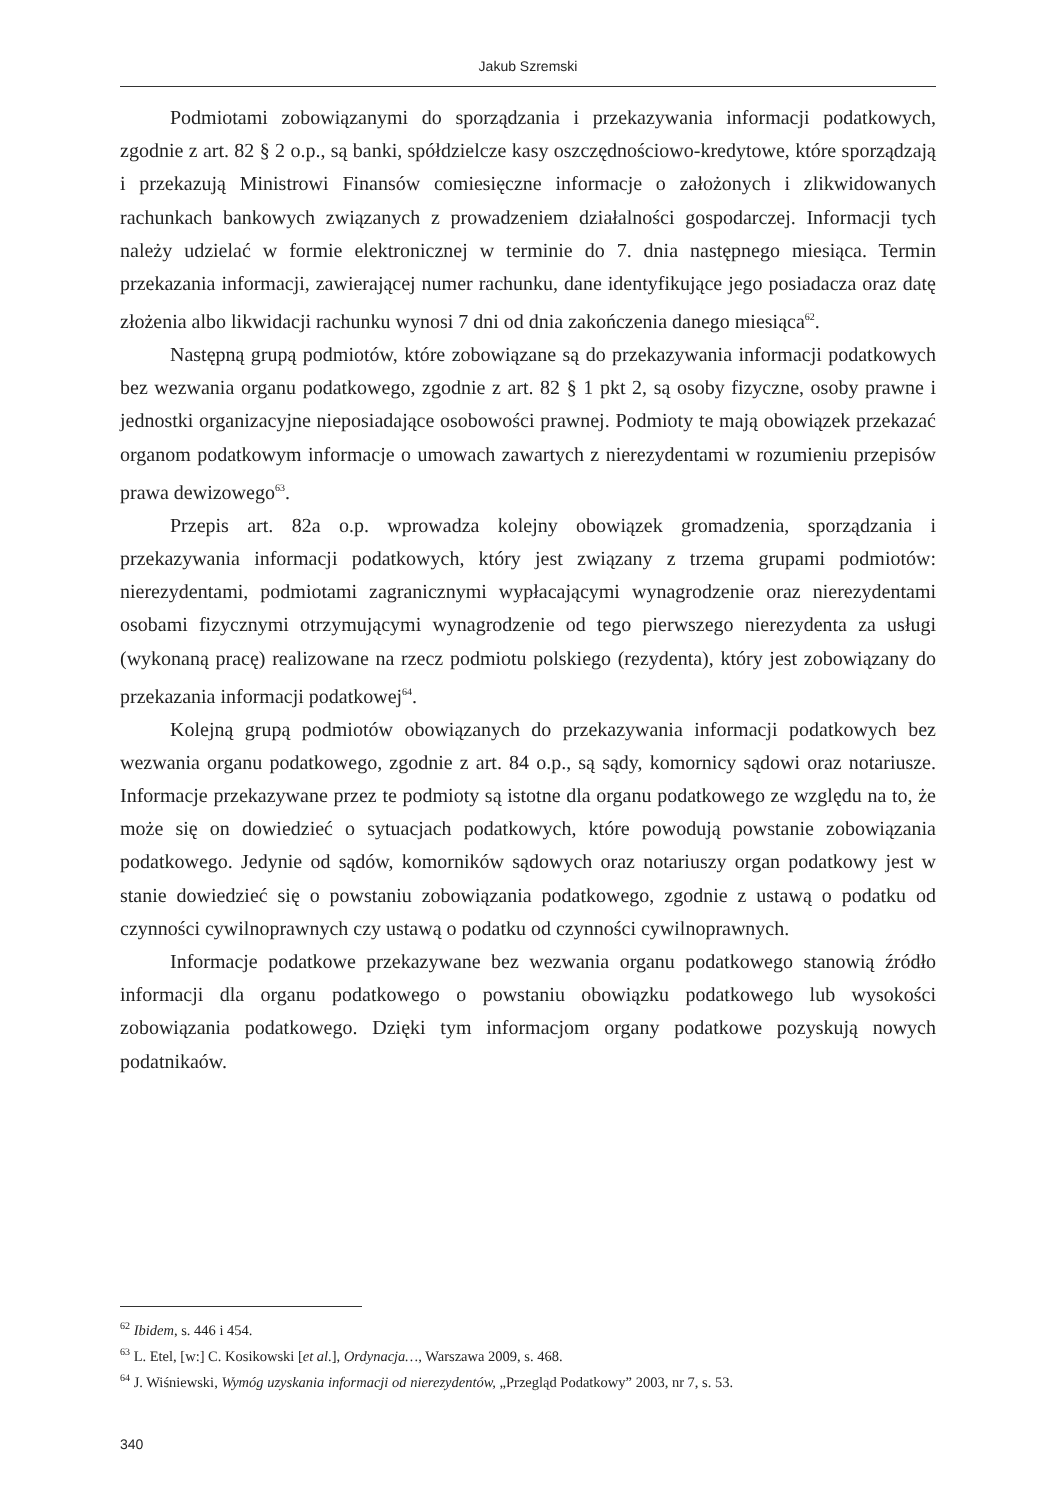Jakub Szremski
Podmiotami zobowiązanymi do sporządzania i przekazywania informacji podatkowych, zgodnie z art. 82 § 2 o.p., są banki, spółdzielcze kasy oszczędnościowo-kredytowe, które sporządzają i przekazują Ministrowi Finansów comiesięczne informacje o założonych i zlikwidowanych rachunkach bankowych związanych z prowadzeniem działalności gospodarczej. Informacji tych należy udzielać w formie elektronicznej w terminie do 7. dnia następnego miesiąca. Termin przekazania informacji, zawierającej numer rachunku, dane identyfikujące jego posiadacza oraz datę złożenia albo likwidacji rachunku wynosi 7 dni od dnia zakończenia danego miesiąca<sup>62</sup>.
Następną grupą podmiotów, które zobowiązane są do przekazywania informacji podatkowych bez wezwania organu podatkowego, zgodnie z art. 82 § 1 pkt 2, są osoby fizyczne, osoby prawne i jednostki organizacyjne nieposiadające osobowości prawnej. Podmioty te mają obowiązek przekazać organom podatkowym informacje o umowach zawartych z nierezydentami w rozumieniu przepisów prawa dewizowego<sup>63</sup>.
Przepis art. 82a o.p. wprowadza kolejny obowiązek gromadzenia, sporządzania i przekazywania informacji podatkowych, który jest związany z trzema grupami podmiotów: nierezydentami, podmiotami zagranicznymi wypłacającymi wynagrodzenie oraz nierezydentami osobami fizycznymi otrzymującymi wynagrodzenie od tego pierwszego nierezydenta za usługi (wykonaną pracę) realizowane na rzecz podmiotu polskiego (rezydenta), który jest zobowiązany do przekazania informacji podatkowej<sup>64</sup>.
Kolejną grupą podmiotów obowiązanych do przekazywania informacji podatkowych bez wezwania organu podatkowego, zgodnie z art. 84 o.p., są sądy, komornicy sądowi oraz notariusze. Informacje przekazywane przez te podmioty są istotne dla organu podatkowego ze względu na to, że może się on dowiedzieć o sytuacjach podatkowych, które powodują powstanie zobowiązania podatkowego. Jedynie od sądów, komorników sądowych oraz notariuszy organ podatkowy jest w stanie dowiedzieć się o powstaniu zobowiązania podatkowego, zgodnie z ustawą o podatku od czynności cywilnoprawnych czy ustawą o podatku od czynności cywilnoprawnych.
Informacje podatkowe przekazywane bez wezwania organu podatkowego stanowią źródło informacji dla organu podatkowego o powstaniu obowiązku podatkowego lub wysokości zobowiązania podatkowego. Dzięki tym informacjom organy podatkowe pozyskują nowych podatnikaów.
<sup>62</sup> Ibidem, s. 446 i 454.
<sup>63</sup> L. Etel, [w:] C. Kosikowski [et al.], Ordynacja…, Warszawa 2009, s. 468.
<sup>64</sup> J. Wiśniewski, Wymóg uzyskania informacji od nierezydentów, „Przegląd Podatkowy” 2003, nr 7, s. 53.
340